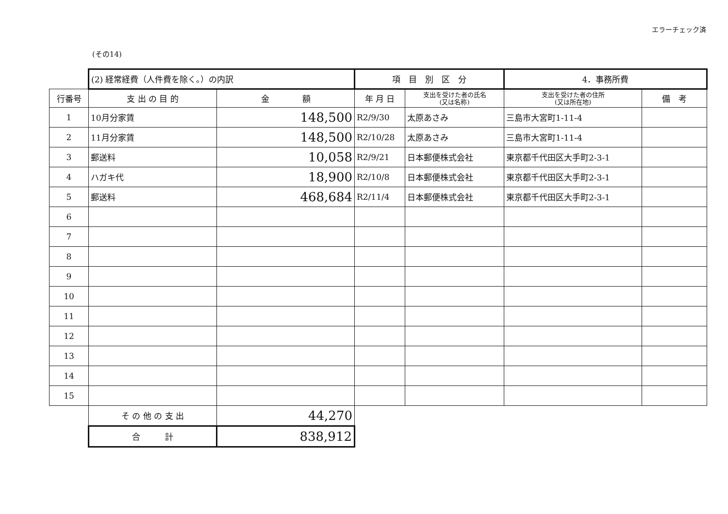エラーチェック済
(その14)
| | (2) 経常経費（人件費を除く。）の内訳 | | 項 目 別 区 分 | | 4．事務所費 | |
| 行番号 | 支 出 の 目 的 | 金 額 | 年 月 日 | 支出を受けた者の氏名 (又は名称) | 支出を受けた者の住所 (又は所在地) | 備 考 |
| 1 | 10月分家賃 | 148,500 | R2/9/30 | 太原あさみ | 三島市大宮町1-11-4 | |
| 2 | 11月分家賃 | 148,500 | R2/10/28 | 太原あさみ | 三島市大宮町1-11-4 | |
| 3 | 郵送料 | 10,058 | R2/9/21 | 日本郵便株式会社 | 東京都千代田区大手町2-3-1 | |
| 4 | ハガキ代 | 18,900 | R2/10/8 | 日本郵便株式会社 | 東京都千代田区大手町2-3-1 | |
| 5 | 郵送料 | 468,684 | R2/11/4 | 日本郵便株式会社 | 東京都千代田区大手町2-3-1 | |
| 6 | | | | | | |
| 7 | | | | | | |
| 8 | | | | | | |
| 9 | | | | | | |
| 10 | | | | | | |
| 11 | | | | | | |
| 12 | | | | | | |
| 13 | | | | | | |
| 14 | | | | | | |
| 15 | | | | | | |
| | そ の 他 の 支 出 | 44,270 | | | | |
| | 合 計 | 838,912 | | | | |